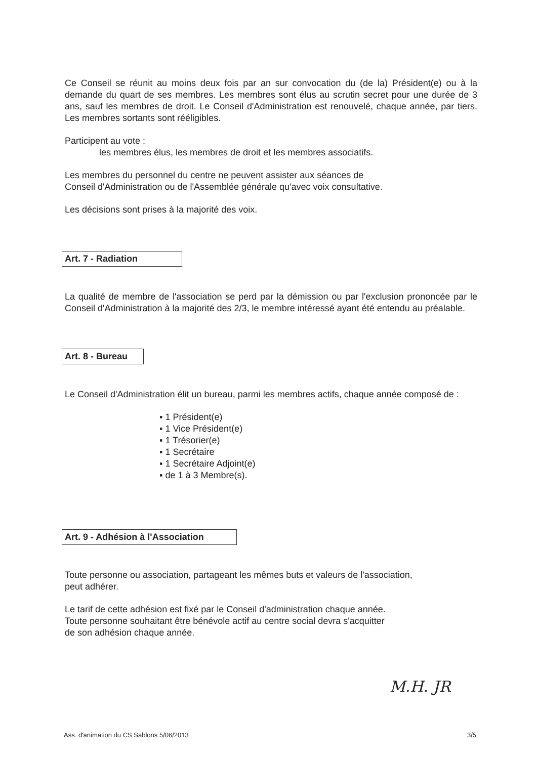Ce Conseil se réunit au moins deux fois par an sur convocation du (de la) Président(e) ou à la demande du quart de ses membres. Les membres sont élus au scrutin secret pour une durée de 3 ans, sauf les membres de droit. Le Conseil d'Administration est renouvelé, chaque année, par tiers. Les membres sortants sont rééligibles.
Participent au vote :
les membres élus, les membres de droit et les membres associatifs.
Les membres du personnel du centre ne peuvent assister aux séances de
Conseil d'Administration ou de l'Assemblée générale qu'avec voix consultative.
Les décisions sont prises à la majorité des voix.
Art. 7 - Radiation
La qualité de membre de l'association se perd par la démission ou par l'exclusion prononcée par le Conseil d'Administration à la majorité des 2/3, le membre intéressé ayant été entendu au préalable.
Art. 8 - Bureau
Le Conseil d'Administration élit un bureau, parmi les membres actifs, chaque année composé de :
▪ 1 Président(e)
▪ 1 Vice Président(e)
▪ 1 Trésorier(e)
▪ 1 Secrétaire
▪ 1 Secrétaire Adjoint(e)
▪ de 1 à 3 Membre(s).
Art. 9 - Adhésion à l'Association
Toute personne ou association, partageant les mêmes buts et valeurs de l'association,
peut adhérer.
Le tarif de cette adhésion est fixé par le Conseil d'administration chaque année.
Toute personne souhaitant être bénévole actif au centre social devra s'acquitter
de son adhésion chaque année.
M.H. JR
Ass. d'animation du CS Sablons 5/06/2013 3/5